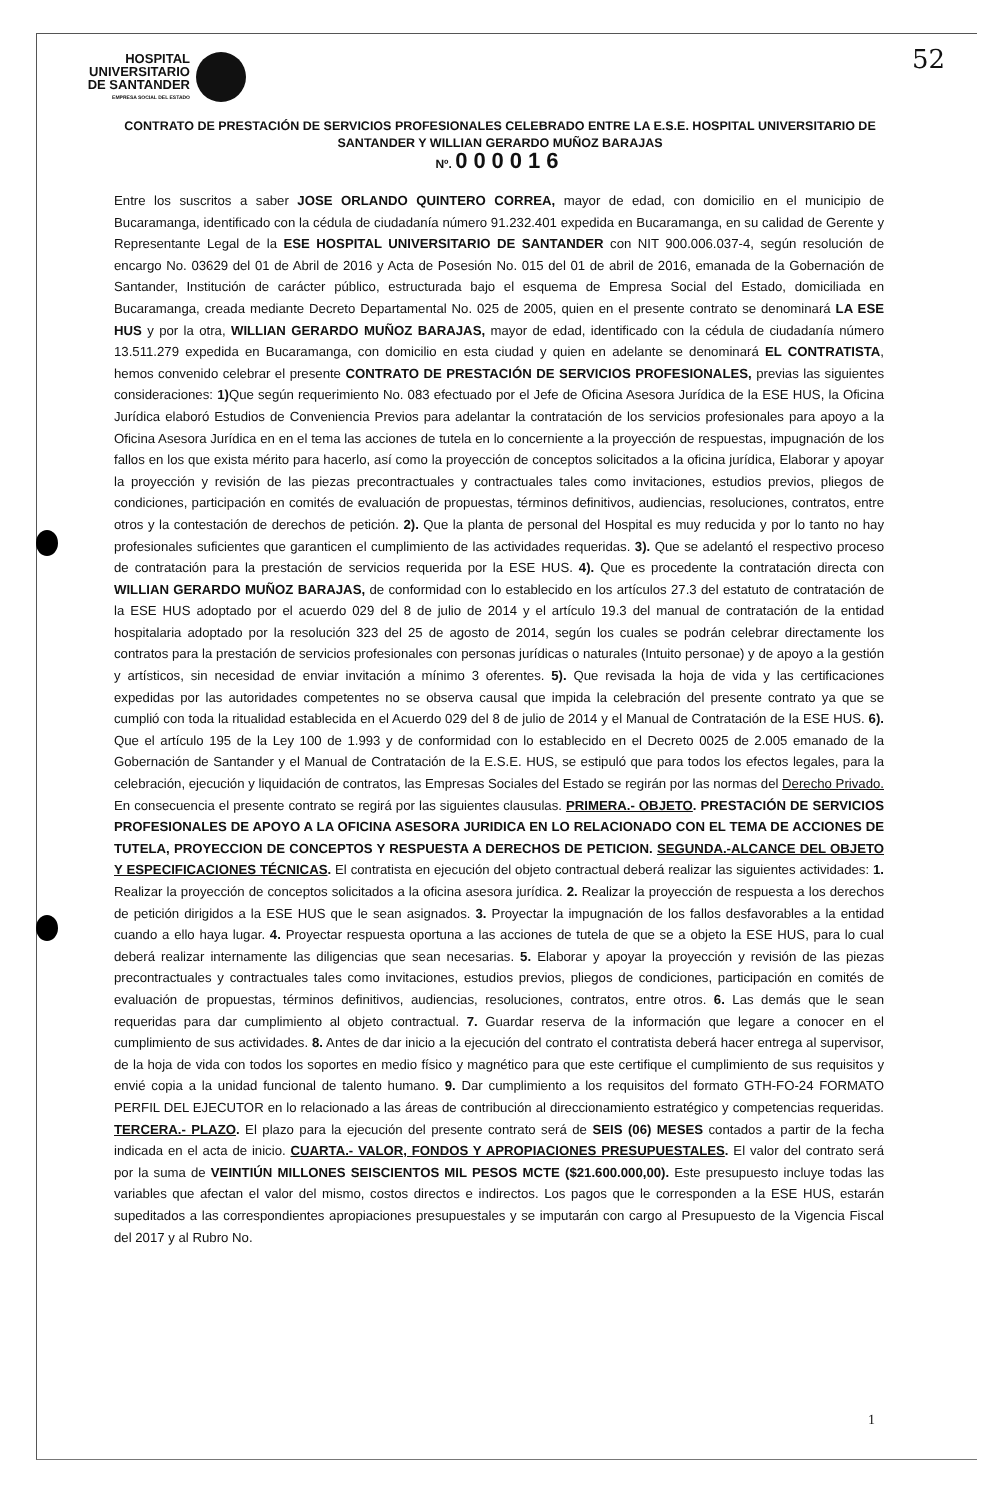HOSPITAL
UNIVERSITARIO
DE SANTANDER
EMPRESA SOCIAL DEL ESTADO
52
CONTRATO DE PRESTACIÓN DE SERVICIOS PROFESIONALES CELEBRADO ENTRE LA E.S.E. HOSPITAL UNIVERSITARIO DE SANTANDER Y WILLIAN GERARDO MUÑOZ BARAJAS
Nº. 000016
Entre los suscritos a saber JOSE ORLANDO QUINTERO CORREA, mayor de edad, con domicilio en el municipio de Bucaramanga, identificado con la cédula de ciudadanía número 91.232.401 expedida en Bucaramanga, en su calidad de Gerente y Representante Legal de la ESE HOSPITAL UNIVERSITARIO DE SANTANDER con NIT 900.006.037-4, según resolución de encargo No. 03629 del 01 de Abril de 2016 y Acta de Posesión No. 015 del 01 de abril de 2016, emanada de la Gobernación de Santander, Institución de carácter público, estructurada bajo el esquema de Empresa Social del Estado, domiciliada en Bucaramanga, creada mediante Decreto Departamental No. 025 de 2005, quien en el presente contrato se denominará LA ESE HUS y por la otra, WILLIAN GERARDO MUÑOZ BARAJAS, mayor de edad, identificado con la cédula de ciudadanía número 13.511.279 expedida en Bucaramanga, con domicilio en esta ciudad y quien en adelante se denominará EL CONTRATISTA, hemos convenido celebrar el presente CONTRATO DE PRESTACIÓN DE SERVICIOS PROFESIONALES, previas las siguientes consideraciones: 1) Que según requerimiento No. 083 efectuado por el Jefe de Oficina Asesora Jurídica de la ESE HUS, la Oficina Jurídica elaboró Estudios de Conveniencia Previos para adelantar la contratación de los servicios profesionales para apoyo a la Oficina Asesora Jurídica en en el tema las acciones de tutela en lo concerniente a la proyección de respuestas, impugnación de los fallos en los que exista mérito para hacerlo, así como la proyección de conceptos solicitados a la oficina jurídica, Elaborar y apoyar la proyección y revisión de las piezas precontractuales y contractuales tales como invitaciones, estudios previos, pliegos de condiciones, participación en comités de evaluación de propuestas, términos definitivos, audiencias, resoluciones, contratos, entre otros y la contestación de derechos de petición. 2). Que la planta de personal del Hospital es muy reducida y por lo tanto no hay profesionales suficientes que garanticen el cumplimiento de las actividades requeridas. 3). Que se adelantó el respectivo proceso de contratación para la prestación de servicios requerida por la ESE HUS. 4). Que es procedente la contratación directa con WILLIAN GERARDO MUÑOZ BARAJAS, de conformidad con lo establecido en los artículos 27.3 del estatuto de contratación de la ESE HUS adoptado por el acuerdo 029 del 8 de julio de 2014 y el artículo 19.3 del manual de contratación de la entidad hospitalaria adoptado por la resolución 323 del 25 de agosto de 2014, según los cuales se podrán celebrar directamente los contratos para la prestación de servicios profesionales con personas jurídicas o naturales (Intuito personae) y de apoyo a la gestión y artísticos, sin necesidad de enviar invitación a mínimo 3 oferentes. 5). Que revisada la hoja de vida y las certificaciones expedidas por las autoridades competentes no se observa causal que impida la celebración del presente contrato ya que se cumplió con toda la ritualidad establecida en el Acuerdo 029 del 8 de julio de 2014 y el Manual de Contratación de la ESE HUS. 6). Que el artículo 195 de la Ley 100 de 1.993 y de conformidad con lo establecido en el Decreto 0025 de 2.005 emanado de la Gobernación de Santander y el Manual de Contratación de la E.S.E. HUS, se estipuló que para todos los efectos legales, para la celebración, ejecución y liquidación de contratos, las Empresas Sociales del Estado se regirán por las normas del Derecho Privado. En consecuencia el presente contrato se regirá por las siguientes clausulas. PRIMERA.- OBJETO. PRESTACIÓN DE SERVICIOS PROFESIONALES DE APOYO A LA OFICINA ASESORA JURIDICA EN LO RELACIONADO CON EL TEMA DE ACCIONES DE TUTELA, PROYECCION DE CONCEPTOS Y RESPUESTA A DERECHOS DE PETICION. SEGUNDA.-ALCANCE DEL OBJETO Y ESPECIFICACIONES TÉCNICAS. El contratista en ejecución del objeto contractual deberá realizar las siguientes actividades: 1. Realizar la proyección de conceptos solicitados a la oficina asesora jurídica. 2. Realizar la proyección de respuesta a los derechos de petición dirigidos a la ESE HUS que le sean asignados. 3. Proyectar la impugnación de los fallos desfavorables a la entidad cuando a ello haya lugar. 4. Proyectar respuesta oportuna a las acciones de tutela de que se a objeto la ESE HUS, para lo cual deberá realizar internamente las diligencias que sean necesarias. 5. Elaborar y apoyar la proyección y revisión de las piezas precontractuales y contractuales tales como invitaciones, estudios previos, pliegos de condiciones, participación en comités de evaluación de propuestas, términos definitivos, audiencias, resoluciones, contratos, entre otros. 6. Las demás que le sean requeridas para dar cumplimiento al objeto contractual. 7. Guardar reserva de la información que legare a conocer en el cumplimiento de sus actividades. 8. Antes de dar inicio a la ejecución del contrato el contratista deberá hacer entrega al supervisor, de la hoja de vida con todos los soportes en medio físico y magnético para que este certifique el cumplimiento de sus requisitos y envié copia a la unidad funcional de talento humano. 9. Dar cumplimiento a los requisitos del formato GTH-FO-24 FORMATO PERFIL DEL EJECUTOR en lo relacionado a las áreas de contribución al direccionamiento estratégico y competencias requeridas. TERCERA.- PLAZO. El plazo para la ejecución del presente contrato será de SEIS (06) MESES contados a partir de la fecha indicada en el acta de inicio. CUARTA.- VALOR, FONDOS Y APROPIACIONES PRESUPUESTALES. El valor del contrato será por la suma de VEINTIÚN MILLONES SEISCIENTOS MIL PESOS MCTE ($21.600.000,00). Este presupuesto incluye todas las variables que afectan el valor del mismo, costos directos e indirectos. Los pagos que le corresponden a la ESE HUS, estarán supeditados a las correspondientes apropiaciones presupuestales y se imputarán con cargo al Presupuesto de la Vigencia Fiscal del 2017 y al Rubro No.
1